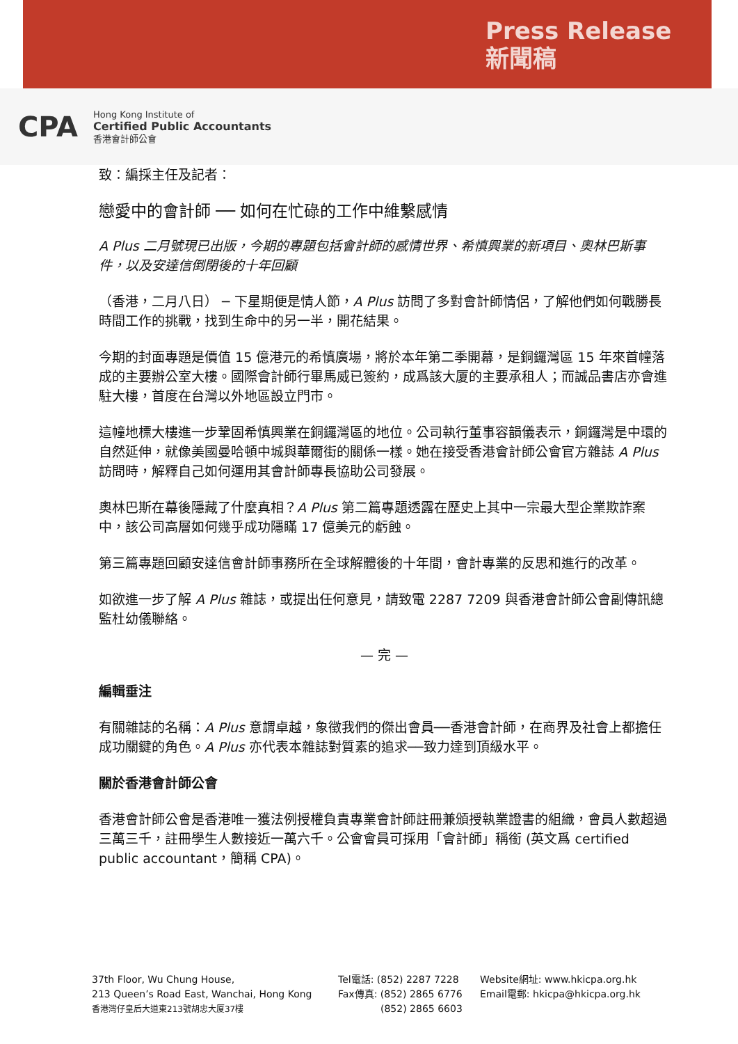Press Release
新聞稿
CPA
Hong Kong Institute of
Certified Public Accountants
香港會計師公會
致：編採主任及記者：
戀愛中的會計師 ── 如何在忙碌的工作中維繫感情
A Plus 二月號現已出版，今期的專題包括會計師的感情世界、希慎興業的新項目、奧林巴斯事件，以及安達信倒閉後的十年回顧
（香港，二月八日） ─ 下星期便是情人節，A Plus 訪問了多對會計師情侶，了解他們如何戰勝長時間工作的挑戰，找到生命中的另一半，開花結果。
今期的封面專題是價值 15 億港元的希慎廣場，將於本年第二季開幕，是銅鑼灣區 15 年來首幢落成的主要辦公室大樓。國際會計師行畢馬威已簽約，成爲該大厦的主要承租人；而誠品書店亦會進駐大樓，首度在台灣以外地區設立門市。
這幢地標大樓進一步鞏固希慎興業在銅鑼灣區的地位。公司執行董事容韻儀表示，銅鑼灣是中環的自然延伸，就像美國曼哈頓中城與華爾街的關係一樣。她在接受香港會計師公會官方雜誌 A Plus 訪問時，解釋自己如何運用其會計師專長協助公司發展。
奧林巴斯在幕後隱藏了什麼真相？A Plus 第二篇專題透露在歷史上其中一宗最大型企業欺詐案中，該公司高層如何幾乎成功隱瞞 17 億美元的虧蝕。
第三篇專題回顧安達信會計師事務所在全球解體後的十年間，會計專業的反思和進行的改革。
如欲進一步了解 A Plus 雜誌，或提出任何意見，請致電 2287 7209 與香港會計師公會副傳訊總監杜幼儀聯絡。
— 完 —
編輯垂注
有關雜誌的名稱：A Plus 意謂卓越，象徵我們的傑出會員──香港會計師，在商界及社會上都擔任成功關鍵的角色。A Plus 亦代表本雜誌對質素的追求──致力達到頂級水平。
關於香港會計師公會
香港會計師公會是香港唯一獲法例授權負責專業會計師註冊兼頒授執業證書的組織，會員人數超過三萬三千，註冊學生人數接近一萬六千。公會會員可採用「會計師」稱銜 (英文爲 certified public accountant，簡稱 CPA)。
37th Floor, Wu Chung House,
213 Queen’s Road East, Wanchai, Hong Kong
香港灣仔皇后大道東213號胡忠大厦37樓
Tel電話: (852) 2287 7228
Fax傳真: (852) 2865 6776
(852) 2865 6603
Website網址: www.hkicpa.org.hk
Email電郵: hkicpa@hkicpa.org.hk